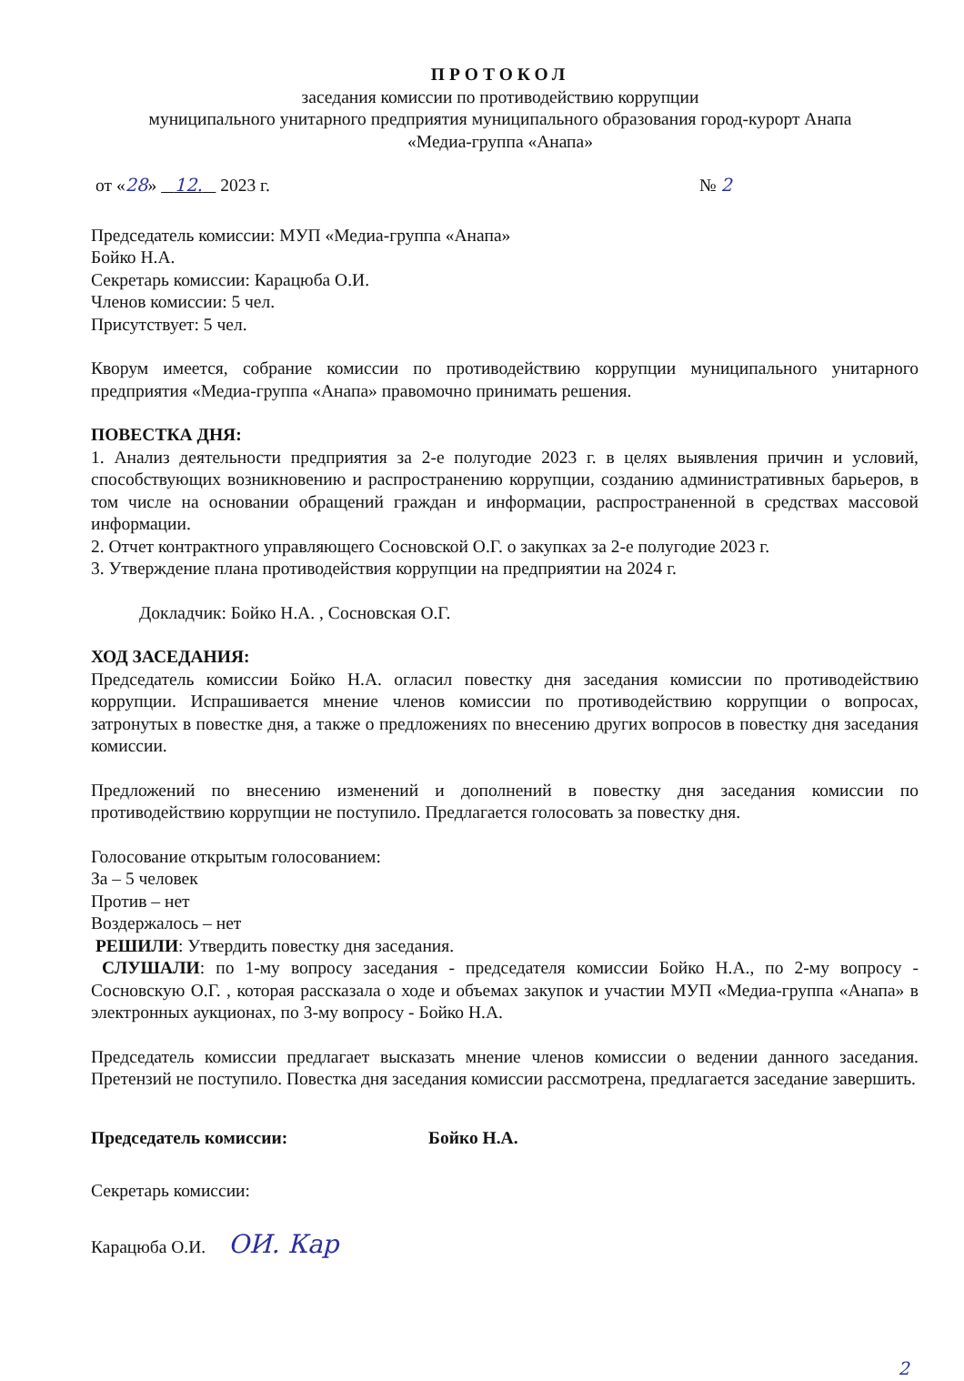ПРОТОКОЛ
заседания комиссии по противодействию коррупции
муниципального унитарного предприятия муниципального образования город-курорт Анапа
«Медиа-группа «Анапа»
от «28» 12. 2023 г. № 2
Председатель комиссии: МУП «Медиа-группа «Анапа»
Бойко Н.А.
Секретарь комиссии: Карацюба О.И.
Членов комиссии: 5 чел.
Присутствует: 5 чел.
Кворум имеется, собрание комиссии по противодействию коррупции муниципального унитарного предприятия «Медиа-группа «Анапа» правомочно принимать решения.
ПОВЕСТКА ДНЯ:
1. Анализ деятельности предприятия за 2-е полугодие 2023 г. в целях выявления причин и условий, способствующих возникновению и распространению коррупции, созданию административных барьеров, в том числе на основании обращений граждан и информации, распространенной в средствах массовой информации.
2. Отчет контрактного управляющего Сосновской О.Г. о закупках за 2-е полугодие 2023 г.
3. Утверждение плана противодействия коррупции на предприятии на 2024 г.
Докладчик: Бойко Н.А. , Сосновская О.Г.
ХОД ЗАСЕДАНИЯ:
Председатель комиссии Бойко Н.А. огласил повестку дня заседания комиссии по противодействию коррупции. Испрашивается мнение членов комиссии по противодействию коррупции о вопросах, затронутых в повестке дня, а также о предложениях по внесению других вопросов в повестку дня заседания комиссии.
Предложений по внесению изменений и дополнений в повестку дня заседания комиссии по противодействию коррупции не поступило. Предлагается голосовать за повестку дня.
Голосование открытым голосованием:
За – 5 человек
Против – нет
Воздержалось – нет
РЕШИЛИ: Утвердить повестку дня заседания.
СЛУШАЛИ: по 1-му вопросу заседания - председателя комиссии Бойко Н.А., по 2-му вопросу - Сосновскую О.Г. , которая рассказала о ходе и объемах закупок и участии МУП «Медиа-группа «Анапа» в электронных аукционах, по 3-му вопросу - Бойко Н.А.
Председатель комиссии предлагает высказать мнение членов комиссии о ведении данного заседания. Претензий не поступило. Повестка дня заседания комиссии рассмотрена, предлагается заседание завершить.
Председатель комиссии: Бойко Н.А.
Секретарь комиссии:
Карацюба О.И. ОИ. Кар
2